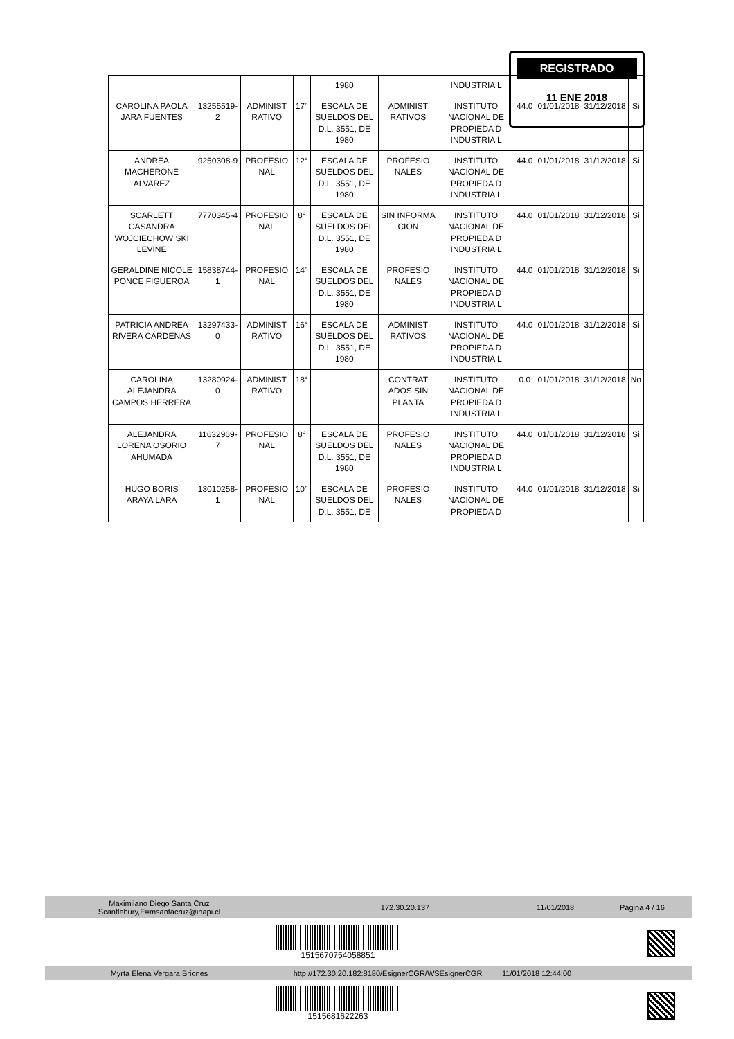| | | | | 1980 | | INDUSTRIA L | | | | |
| CAROLINA PAOLA JARA FUENTES | 13255519-2 | ADMINIST RATIVO | 17° | ESCALA DE SUELDOS DEL D.L. 3551, DE 1980 | ADMINIST RATIVOS | INSTITUTO NACIONAL DE PROPIEDA D INDUSTRIA L | 44.0 | 01/01/2018 | 31/12/2018 | Si |
| ANDREA MACHERONE ALVAREZ | 9250308-9 | PROFESIO NAL | 12° | ESCALA DE SUELDOS DEL D.L. 3551, DE 1980 | PROFESIO NALES | INSTITUTO NACIONAL DE PROPIEDA D INDUSTRIA L | 44.0 | 01/01/2018 | 31/12/2018 | Si |
| SCARLETT CASANDRA WOJCIECHOW SKI LEVINE | 7770345-4 | PROFESIO NAL | 8° | ESCALA DE SUELDOS DEL D.L. 3551, DE 1980 | SIN INFORMA CION | INSTITUTO NACIONAL DE PROPIEDA D INDUSTRIA L | 44.0 | 01/01/2018 | 31/12/2018 | Si |
| GERALDINE NICOLE PONCE FIGUEROA | 15838744-1 | PROFESIO NAL | 14° | ESCALA DE SUELDOS DEL D.L. 3551, DE 1980 | PROFESIO NALES | INSTITUTO NACIONAL DE PROPIEDA D INDUSTRIA L | 44.0 | 01/01/2018 | 31/12/2018 | Si |
| PATRICIA ANDREA RIVERA CÁRDENAS | 13297433-0 | ADMINIST RATIVO | 16° | ESCALA DE SUELDOS DEL D.L. 3551, DE 1980 | ADMINIST RATIVOS | INSTITUTO NACIONAL DE PROPIEDA D INDUSTRIA L | 44.0 | 01/01/2018 | 31/12/2018 | Si |
| CAROLINA ALEJANDRA CAMPOS HERRERA | 13280924-0 | ADMINIST RATIVO | 18° | | CONTRAT ADOS SIN PLANTA | INSTITUTO NACIONAL DE PROPIEDA D INDUSTRIA L | 0.0 | 01/01/2018 | 31/12/2018 | No |
| ALEJANDRA LORENA OSORIO AHUMADA | 11632969-7 | PROFESIO NAL | 8° | ESCALA DE SUELDOS DEL D.L. 3551, DE 1980 | PROFESIO NALES | INSTITUTO NACIONAL DE PROPIEDA D INDUSTRIA L | 44.0 | 01/01/2018 | 31/12/2018 | Si |
| HUGO BORIS ARAYA LARA | 13010258-1 | PROFESIO NAL | 10° | ESCALA DE SUELDOS DEL D.L. 3551, DE | PROFESIO NALES | INSTITUTO NACIONAL DE PROPIEDA D | 44.0 | 01/01/2018 | 31/12/2018 | Si |
REGISTRADO
11 ENE 2018
Maximiiano Diego Santa Cruz
Scantlebury,E=msantacruz@inapi.cl 172.30.20.137 11/01/2018 Página 4 / 16
1515670754058851
Myrta Elena Vergara Briones http://172.30.20.182:8180/EsignerCGR/WSEsignerCGR 11/01/2018 12:44:00
1515681622263